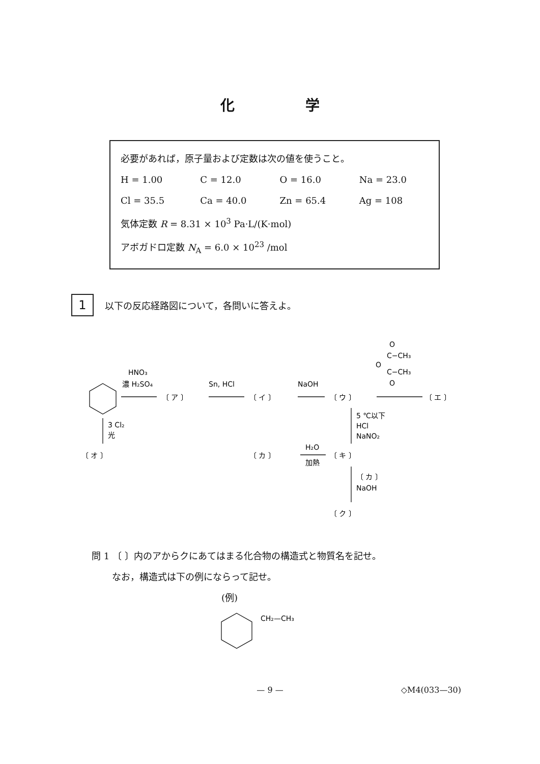化 学
必要があれば，原子量および定数は次の値を使うこと。
H = 1.00 C = 12.0 O = 16.0 Na = 23.0
Cl = 35.5 Ca = 40.0 Zn = 65.4 Ag = 108
気体定数 R = 8.31 × 10<sup>3</sup> Pa·L/(K·mol)
アボガドロ定数 N<sub>A</sub> = 6.0 × 10<sup>23</sup> /mol
1
以下の反応経路図について，各問いに答えよ。
HNO₃
濃 H₂SO₄
〔 ア 〕
Sn, HCl
〔 イ 〕
NaOH
〔 ウ 〕
O
C−CH₃
O
C−CH₃
O
〔 エ 〕
3 Cl₂
光
〔 オ 〕
5 ℃以下
HCl
NaNO₂
〔 カ 〕
H₂O
加熱
〔 キ 〕
〔 カ 〕
NaOH
〔 ク 〕
問 1 〔 〕内のアからクにあてはまる化合物の構造式と物質名を記せ。
なお，構造式は下の例にならって記せ。
(例)
CH₂—CH₃
— 9 —
◇M4(033—30)